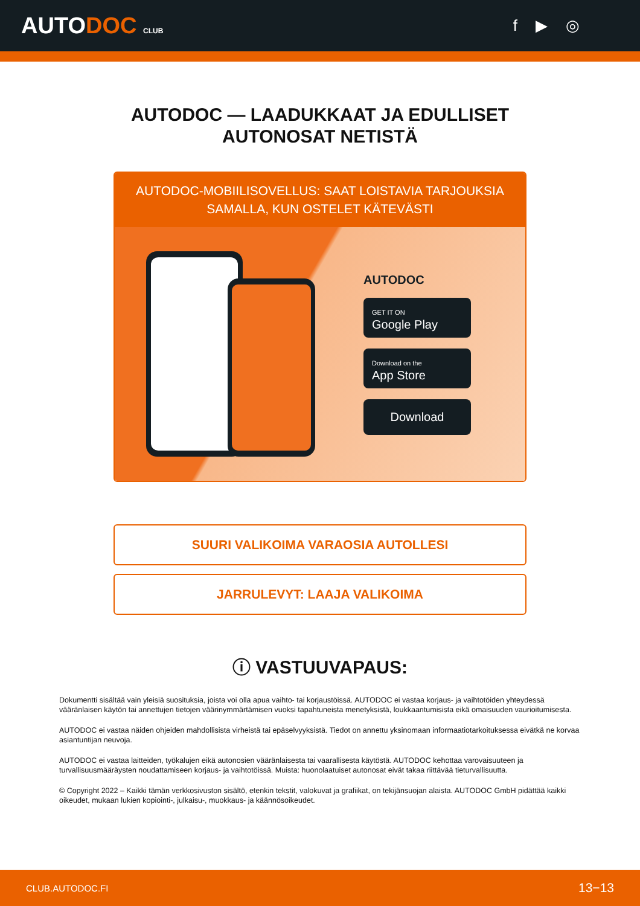AUTODOC CLUB
f ▶ ◎
AUTODOC — LAADUKKAAT JA EDULLISET
AUTONOSAT NETISTÄ
AUTODOC-MOBIILISOVELLUS: SAAT LOISTAVIA TARJOUKSIA SAMALLA, KUN OSTELET KÄTEVÄSTI
AUTODOC
GET IT ON
Google Play
Download on the
App Store
Download
SUURI VALIKOIMA VARAOSIA AUTOLLESI
JARRULEVYT: LAAJA VALIKOIMA
ⓘ VASTUUVAPAUS:
Dokumentti sisältää vain yleisiä suosituksia, joista voi olla apua vaihto- tai korjaustöissä. AUTODOC ei vastaa korjaus- ja vaihtotöiden yhteydessä vääränlaisen käytön tai annettujen tietojen väärinymmärtämisen vuoksi tapahtuneista menetyksistä, loukkaantumisista eikä omaisuuden vaurioitumisesta.
AUTODOC ei vastaa näiden ohjeiden mahdollisista virheistä tai epäselvyyksistä. Tiedot on annettu yksinomaan informaatiotarkoituksessa eivätkä ne korvaa asiantuntijan neuvoja.
AUTODOC ei vastaa laitteiden, työkalujen eikä autonosien vääränlaisesta tai vaarallisesta käytöstä. AUTODOC kehottaa varovaisuuteen ja turvallisuusmääräysten noudattamiseen korjaus- ja vaihtotöissä. Muista: huonolaatuiset autonosat eivät takaa riittävää tieturvallisuutta.
© Copyright 2022 – Kaikki tämän verkkosivuston sisältö, etenkin tekstit, valokuvat ja grafiikat, on tekijänsuojan alaista. AUTODOC GmbH pidättää kaikki oikeudet, mukaan lukien kopiointi-, julkaisu-, muokkaus- ja käännösoikeudet.
CLUB.AUTODOC.FI 13−13